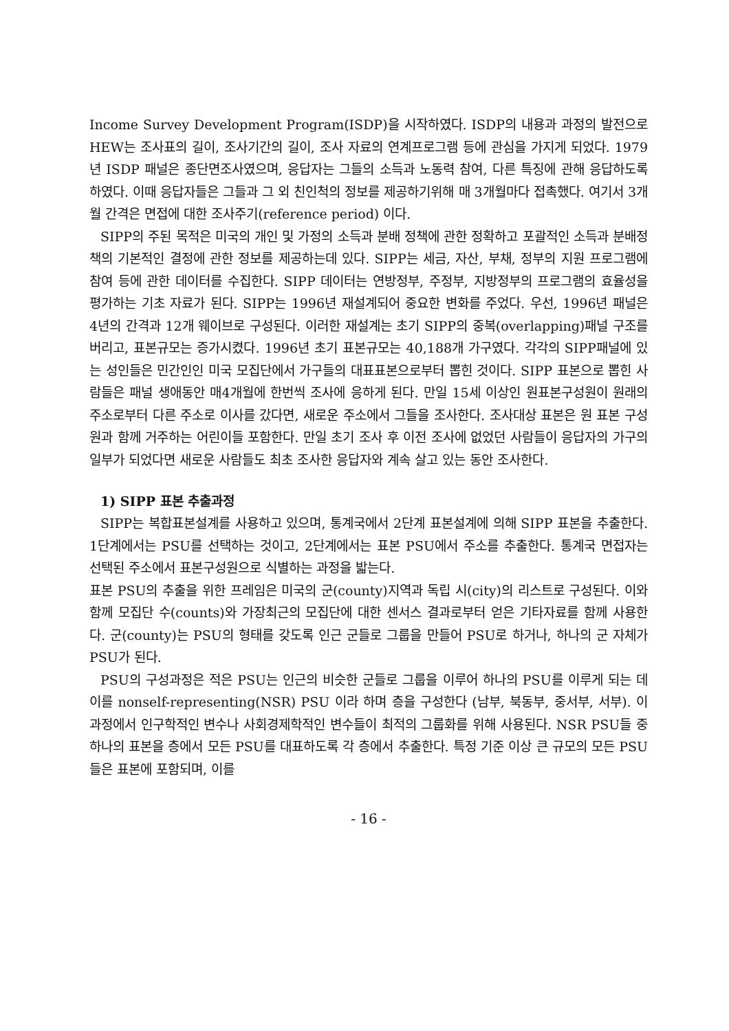Income Survey Development Program(ISDP)을 시작하였다. ISDP의 내용과 과정의 발전으로 HEW는 조사표의 길이, 조사기간의 길이, 조사 자료의 연계프로그램 등에 관심을 가지게 되었다. 1979년 ISDP 패널은 종단면조사였으며, 응답자는 그들의 소득과 노동력 참여, 다른 특징에 관해 응답하도록 하였다. 이때 응답자들은 그들과 그 외 친인척의 정보를 제공하기위해 매 3개월마다 접촉했다. 여기서 3개월 간격은 면접에 대한 조사주기(reference period) 이다.
SIPP의 주된 목적은 미국의 개인 및 가정의 소득과 분배 정책에 관한 정확하고 포괄적인 소득과 분배정책의 기본적인 결정에 관한 정보를 제공하는데 있다. SIPP는 세금, 자산, 부채, 정부의 지원 프로그램에 참여 등에 관한 데이터를 수집한다. SIPP 데이터는 연방정부, 주정부, 지방정부의 프로그램의 효율성을 평가하는 기초 자료가 된다. SIPP는 1996년 재설계되어 중요한 변화를 주었다. 우선, 1996년 패널은 4년의 간격과 12개 웨이브로 구성된다. 이러한 재설계는 초기 SIPP의 중복(overlapping)패널 구조를 버리고, 표본규모는 증가시켰다. 1996년 초기 표본규모는 40,188개 가구였다. 각각의 SIPP패널에 있는 성인들은 민간인인 미국 모집단에서 가구들의 대표표본으로부터 뽑힌 것이다. SIPP 표본으로 뽑힌 사람들은 패널 생애동안 매4개월에 한번씩 조사에 응하게 된다. 만일 15세 이상인 원표본구성원이 원래의 주소로부터 다른 주소로 이사를 갔다면, 새로운 주소에서 그들을 조사한다. 조사대상 표본은 원 표본 구성원과 함께 거주하는 어린이들 포함한다. 만일 초기 조사 후 이전 조사에 없었던 사람들이 응답자의 가구의 일부가 되었다면 새로운 사람들도 최초 조사한 응답자와 계속 살고 있는 동안 조사한다.
1) SIPP 표본 추출과정
SIPP는 복합표본설계를 사용하고 있으며, 통계국에서 2단계 표본설계에 의해 SIPP 표본을 추출한다. 1단계에서는 PSU를 선택하는 것이고, 2단계에서는 표본 PSU에서 주소를 추출한다. 통계국 면접자는 선택된 주소에서 표본구성원으로 식별하는 과정을 밟는다.
표본 PSU의 추출을 위한 프레임은 미국의 군(county)지역과 독립 시(city)의 리스트로 구성된다. 이와 함께 모집단 수(counts)와 가장최근의 모집단에 대한 센서스 결과로부터 얻은 기타자료를 함께 사용한다. 군(county)는 PSU의 형태를 갖도록 인근 군들로 그룹을 만들어 PSU로 하거나, 하나의 군 자체가 PSU가 된다.
PSU의 구성과정은 적은 PSU는 인근의 비슷한 군들로 그룹을 이루어 하나의 PSU를 이루게 되는 데 이를 nonself-representing(NSR) PSU 이라 하며 층을 구성한다 (남부, 북동부, 중서부, 서부). 이 과정에서 인구학적인 변수나 사회경제학적인 변수들이 최적의 그룹화를 위해 사용된다. NSR PSU들 중 하나의 표본을 층에서 모든 PSU를 대표하도록 각 층에서 추출한다. 특정 기준 이상 큰 규모의 모든 PSU들은 표본에 포함되며, 이를
- 16 -